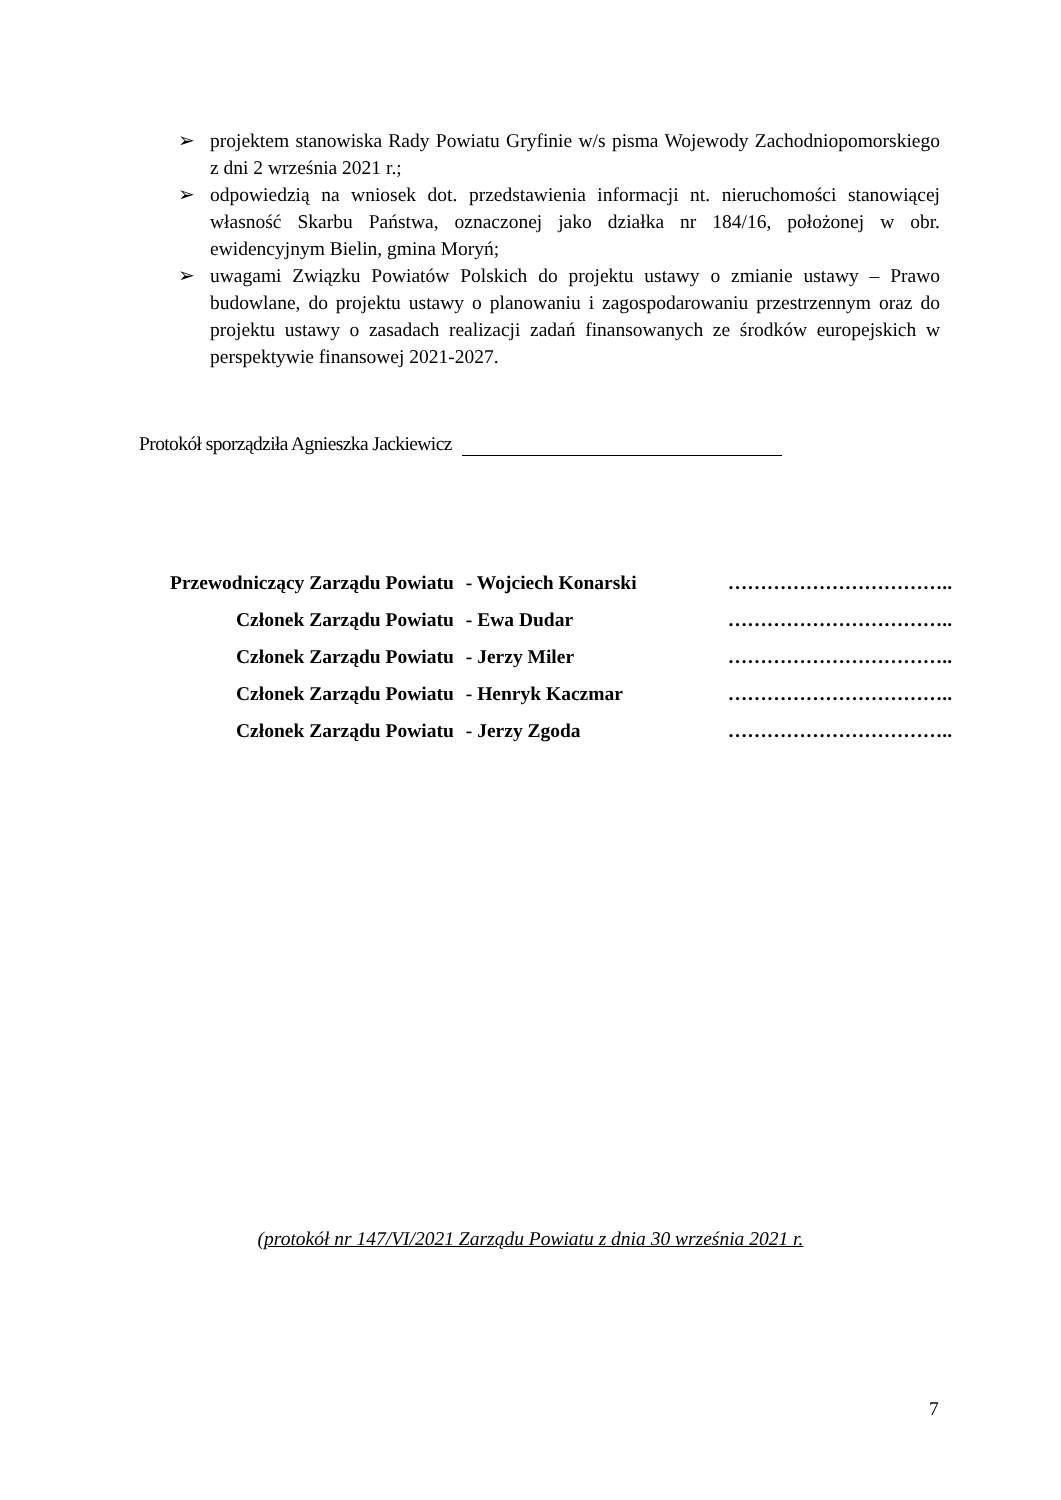➢ projektem stanowiska Rady Powiatu Gryfinie w/s pisma Wojewody Zachodniopomorskiego z dni 2 września 2021 r.;
➢ odpowiedzią na wniosek dot. przedstawienia informacji nt. nieruchomości stanowiącej własność Skarbu Państwa, oznaczonej jako działka nr 184/16, położonej w obr. ewidencyjnym Bielin, gmina Moryń;
➢ uwagami Związku Powiatów Polskich do projektu ustawy o zmianie ustawy – Prawo budowlane, do projektu ustawy o planowaniu i zagospodarowaniu przestrzennym oraz do projektu ustawy o zasadach realizacji zadań finansowanych ze środków europejskich w perspektywie finansowej 2021-2027.
Protokół sporządziła Agnieszka Jackiewicz
| Przewodniczący Zarządu Powiatu | - Wojciech Konarski | …………………………….. |
| Członek Zarządu Powiatu | - Ewa Dudar | …………………………….. |
| Członek Zarządu Powiatu | - Jerzy Miler | …………………………….. |
| Członek Zarządu Powiatu | - Henryk Kaczmar | …………………………….. |
| Członek Zarządu Powiatu | - Jerzy Zgoda | …………………………….. |
(protokół nr 147/VI/2021 Zarządu Powiatu z dnia 30 września 2021 r.
7